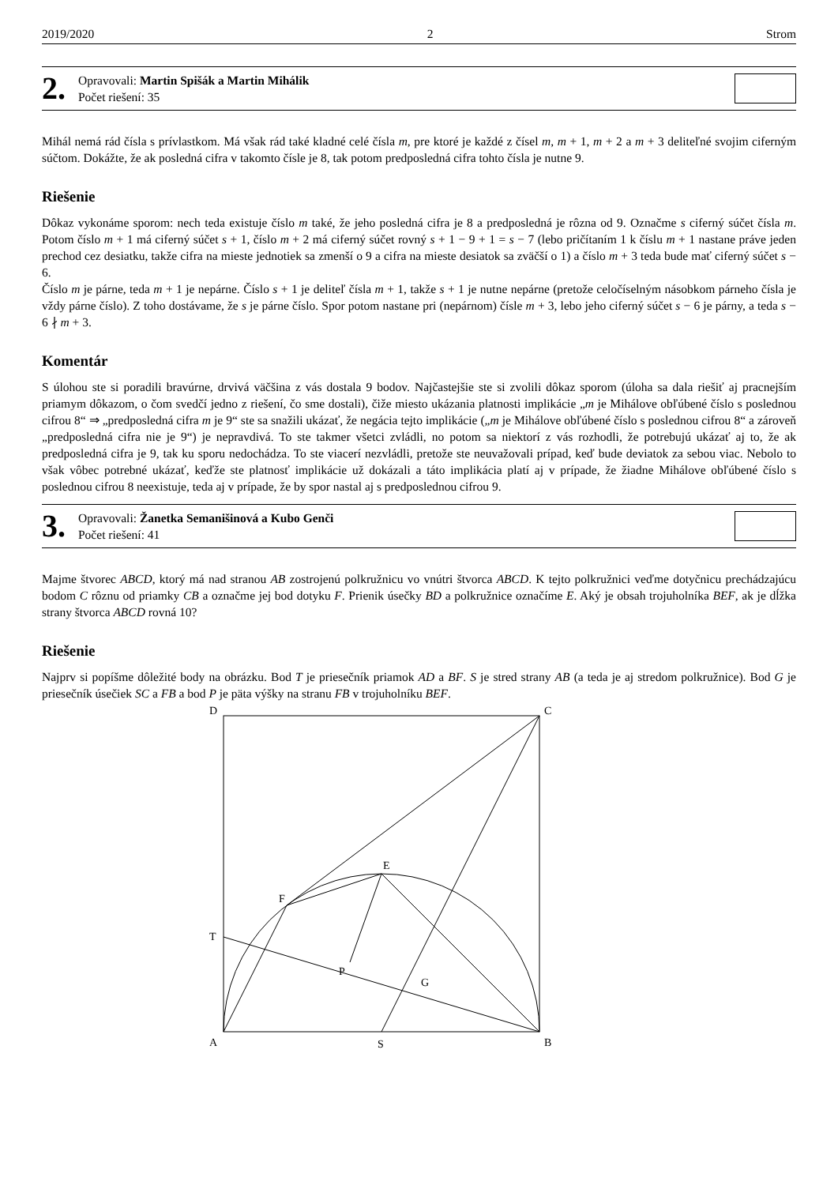2019/2020 2 Strom
2.
Opravovali: Martin Spišák a Martin Mihálik
Počet riešení: 35
Mihál nemá rád čísla s prívlastkom. Má však rád také kladné celé čísla m, pre ktoré je každé z čísel m, m + 1, m + 2 a m + 3 deliteľné svojim ciferným súčtom. Dokážte, že ak posledná cifra v takomto čísle je 8, tak potom predposledná cifra tohto čísla je nutne 9.
Riešenie
Dôkaz vykonáme sporom: nech teda existuje číslo m také, že jeho posledná cifra je 8 a predposledná je rôzna od 9. Označme s ciferný súčet čísla m. Potom číslo m + 1 má ciferný súčet s + 1, číslo m + 2 má ciferný súčet rovný s + 1 − 9 + 1 = s − 7 (lebo pričítaním 1 k číslu m + 1 nastane práve jeden prechod cez desiatku, takže cifra na mieste jednotiek sa zmenší o 9 a cifra na mieste desiatok sa zväčší o 1) a číslo m + 3 teda bude mať ciferný súčet s − 6.
Číslo m je párne, teda m + 1 je nepárne. Číslo s + 1 je deliteľ čísla m + 1, takže s + 1 je nutne nepárne (pretože celočíselným násobkom párneho čísla je vždy párne číslo). Z toho dostávame, že s je párne číslo. Spor potom nastane pri (nepárnom) čísle m + 3, lebo jeho ciferný súčet s − 6 je párny, a teda s − 6 ∤ m + 3.
Komentár
S úlohou ste si poradili bravúrne, drvivá väčšina z vás dostala 9 bodov. Najčastejšie ste si zvolili dôkaz sporom (úloha sa dala riešiť aj pracnejším priamym dôkazom, o čom svedčí jedno z riešení, čo sme dostali), čiže miesto ukázania platnosti implikácie „m je Mihálove obľúbené číslo s poslednou cifrou 8“ ⇒ „predposledná cifra m je 9“ ste sa snažili ukázať, že negácia tejto implikácie („m je Mihálove obľúbené číslo s poslednou cifrou 8“ a zároveň „predposledná cifra nie je 9“) je nepravdivá. To ste takmer všetci zvládli, no potom sa niektorí z vás rozhodli, že potrebujú ukázať aj to, že ak predposledná cifra je 9, tak ku sporu nedochádza. To ste viacerí nezvládli, pretože ste neuvažovali prípad, keď bude deviatok za sebou viac. Nebolo to však vôbec potrebné ukázať, keďže ste platnosť implikácie už dokázali a táto implikácia platí aj v prípade, že žiadne Mihálove obľúbené číslo s poslednou cifrou 8 neexistuje, teda aj v prípade, že by spor nastal aj s predposlednou cifrou 9.
3.
Opravovali: Žanetka Semanišinová a Kubo Genči
Počet riešení: 41
Majme štvorec ABCD, ktorý má nad stranou AB zostrojenú polkružnicu vo vnútri štvorca ABCD. K tejto polkružnici veďme dotyčnicu prechádzajúcu bodom C rôznu od priamky CB a označme jej bod dotyku F. Prienik úsečky BD a polkružnice označíme E. Aký je obsah trojuholníka BEF, ak je dĺžka strany štvorca ABCD rovná 10?
Riešenie
Najprv si popíšme dôležité body na obrázku. Bod T je priesečník priamok AD a BF. S je stred strany AB (a teda je aj stredom polkružnice). Bod G je priesečník úsečiek SC a FB a bod P je päta výšky na stranu FB v trojuholníku BEF.
D
C
T
E
F
P
G
A
S
B